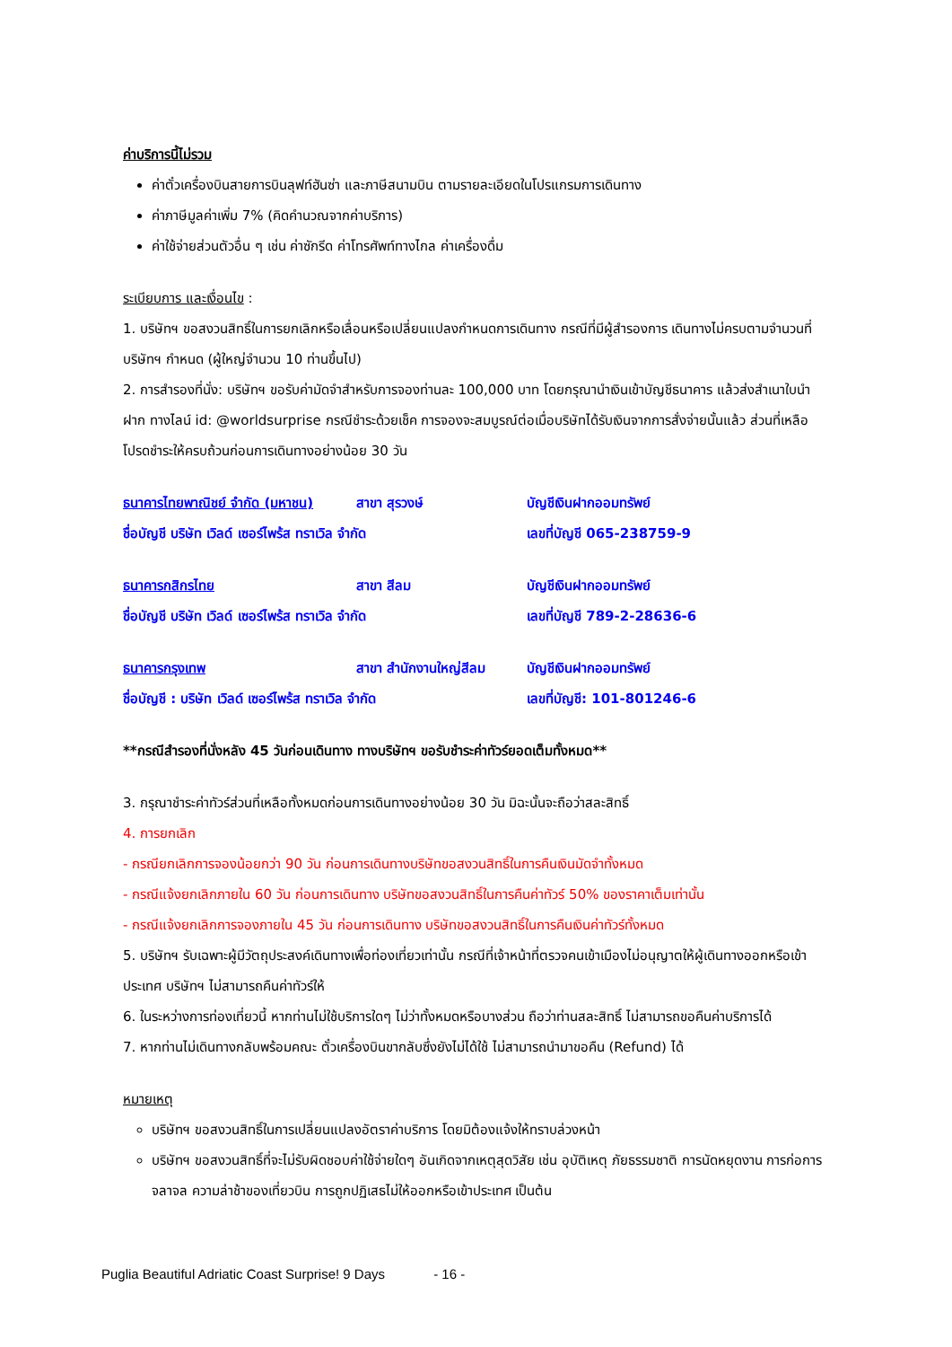ค่าบริการนี้ไม่รวม
ค่าตั๋วเครื่องบินสายการบินลุฟท์ฮันซ่า และภาษีสนามบิน ตามรายละเอียดในโปรแกรมการเดินทาง
ค่าภาษีมูลค่าเพิ่ม 7% (คิดคำนวณจากค่าบริการ)
ค่าใช้จ่ายส่วนตัวอื่น ๆ เช่น ค่าซักรีด ค่าโทรศัพท์ทางไกล ค่าเครื่องดื่ม
ระเบียบการ และเงื่อนไข :
1. บริษัทฯ ขอสงวนสิทธิ์ในการยกเลิกหรือเลื่อนหรือเปลี่ยนแปลงกำหนดการเดินทาง กรณีที่มีผู้สำรองการ เดินทางไม่ครบตามจำนวนที่บริษัทฯ กำหนด (ผู้ใหญ่จำนวน 10 ท่านขึ้นไป)
2. การสำรองที่นั่ง: บริษัทฯ ขอรับค่ามัดจำสำหรับการจองท่านละ 100,000 บาท โดยกรุณานำเงินเข้าบัญชีธนาคาร แล้วส่งสำเนาใบนำฝาก ทางไลน์ id: @worldsurprise กรณีชำระด้วยเช็ค การจองจะสมบูรณ์ต่อเมื่อบริษัทได้รับเงินจากการสั่งจ่ายนั้นแล้ว ส่วนที่เหลือโปรดชำระให้ครบถ้วนก่อนการเดินทางอย่างน้อย 30 วัน
ธนาคารไทยพาณิชย์ จำกัด (มหาชน) สาขา สุรวงษ์ บัญชีเงินฝากออมทรัพย์ ชื่อบัญชี บริษัท เวิลด์ เซอร์ไพร้ส ทราเวิล จำกัด เลขที่บัญชี 065-238759-9
ธนาคารกสิกรไทย สาขา สีลม บัญชีเงินฝากออมทรัพย์ ชื่อบัญชี บริษัท เวิลด์ เซอร์ไพร้ส ทราเวิล จำกัด เลขที่บัญชี 789-2-28636-6
ธนาคารกรุงเทพ สาขา สำนักงานใหญ่สีลม บัญชีเงินฝากออมทรัพย์ ชื่อบัญชี : บริษัท เวิลด์ เซอร์ไพร้ส ทราเวิล จำกัด เลขที่บัญชี: 101-801246-6
**กรณีสำรองที่นั่งหลัง 45 วันก่อนเดินทาง ทางบริษัทฯ ขอรับชำระค่าทัวร์ยอดเต็มทั้งหมด**
3. กรุณาชำระค่าทัวร์ส่วนที่เหลือทั้งหมดก่อนการเดินทางอย่างน้อย 30 วัน มิฉะนั้นจะถือว่าสละสิทธิ์
4. การยกเลิก
- กรณียกเลิกการจองน้อยกว่า 90 วัน ก่อนการเดินทางบริษัทขอสงวนสิทธิ์ในการคืนเงินมัดจำทั้งหมด
- กรณีแจ้งยกเลิกภายใน 60 วัน ก่อนการเดินทาง บริษัทขอสงวนสิทธิ์ในการคืนค่าทัวร์ 50% ของราคาเต็มเท่านั้น
- กรณีแจ้งยกเลิกการจองภายใน 45 วัน ก่อนการเดินทาง บริษัทขอสงวนสิทธิ์ในการคืนเงินค่าทัวร์ทั้งหมด
5. บริษัทฯ รับเฉพาะผู้มีวัตถุประสงค์เดินทางเพื่อท่องเที่ยวเท่านั้น กรณีที่เจ้าหน้าที่ตรวจคนเข้าเมืองไม่อนุญาตให้ผู้เดินทางออกหรือเข้าประเทศ บริษัทฯ ไม่สามารถคืนค่าทัวร์ให้
6. ในระหว่างการท่องเที่ยวนี้ หากท่านไม่ใช้บริการใดๆ ไม่ว่าทั้งหมดหรือบางส่วน ถือว่าท่านสละสิทธิ์ ไม่สามารถขอคืนค่าบริการได้
7. หากท่านไม่เดินทางกลับพร้อมคณะ ตั๋วเครื่องบินขากลับซึ่งยังไม่ได้ใช้ ไม่สามารถนำมาขอคืน (Refund) ได้
หมายเหตุ
บริษัทฯ ขอสงวนสิทธิ์ในการเปลี่ยนแปลงอัตราค่าบริการ โดยมิต้องแจ้งให้ทราบล่วงหน้า
บริษัทฯ ขอสงวนสิทธิ์ที่จะไม่รับผิดชอบค่าใช้จ่ายใดๆ อันเกิดจากเหตุสุดวิสัย เช่น อุบัติเหตุ ภัยธรรมชาติ การนัดหยุดงาน การก่อการจลาจล ความล่าช้าของเที่ยวบิน การถูกปฏิเสธไม่ให้ออกหรือเข้าประเทศ เป็นต้น
Puglia Beautiful Adriatic Coast Surprise! 9 Days - 16 -